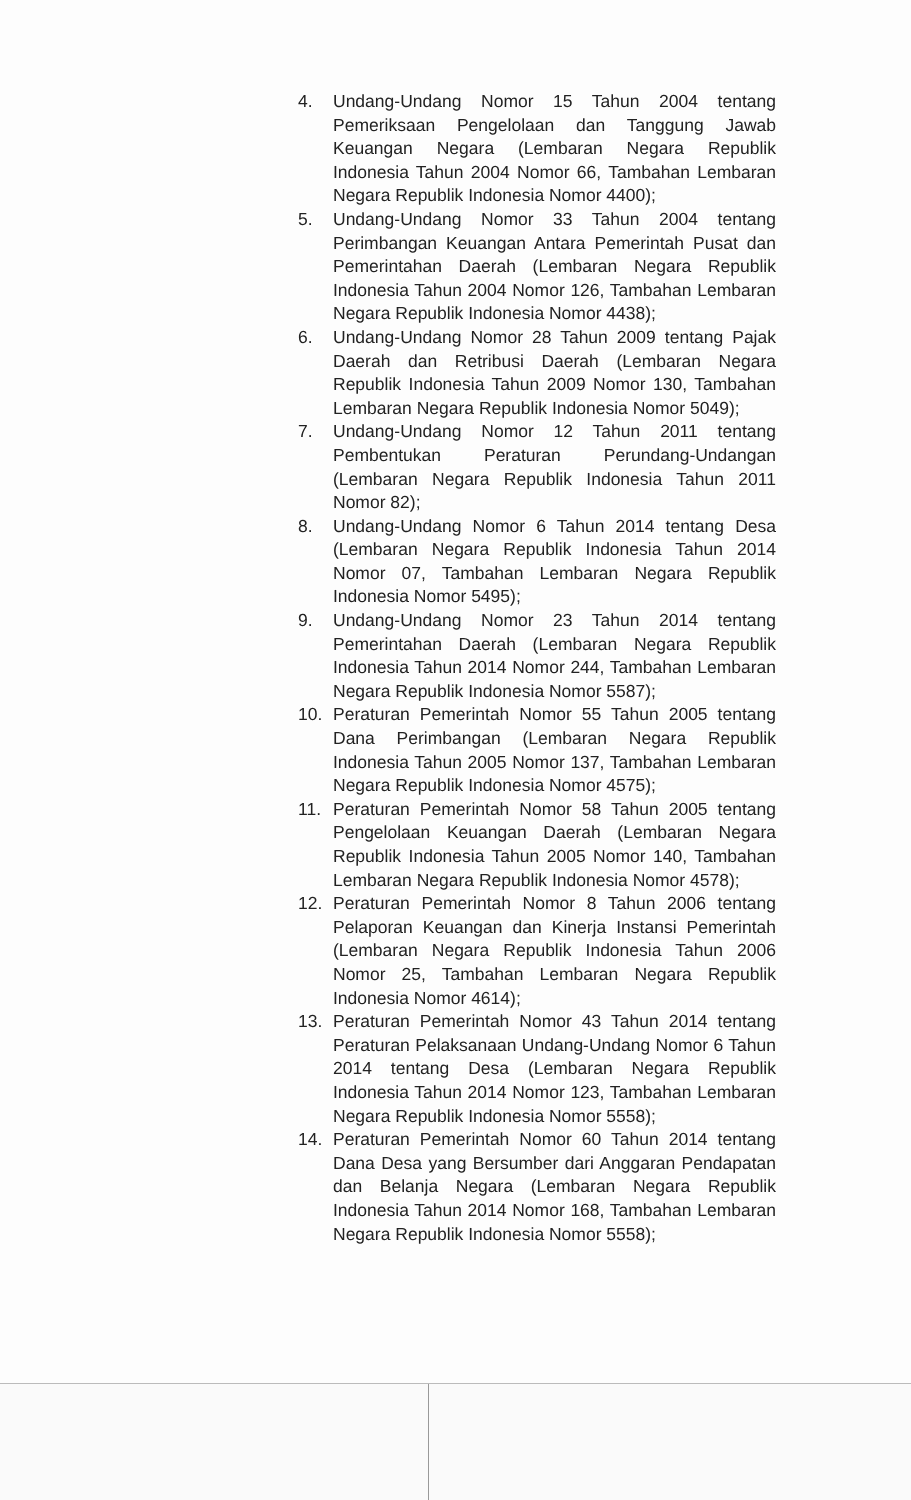4. Undang-Undang Nomor 15 Tahun 2004 tentang Pemeriksaan Pengelolaan dan Tanggung Jawab Keuangan Negara (Lembaran Negara Republik Indonesia Tahun 2004 Nomor 66, Tambahan Lembaran Negara Republik Indonesia Nomor 4400);
5. Undang-Undang Nomor 33 Tahun 2004 tentang Perimbangan Keuangan Antara Pemerintah Pusat dan Pemerintahan Daerah (Lembaran Negara Republik Indonesia Tahun 2004 Nomor 126, Tambahan Lembaran Negara Republik Indonesia Nomor 4438);
6. Undang-Undang Nomor 28 Tahun 2009 tentang Pajak Daerah dan Retribusi Daerah (Lembaran Negara Republik Indonesia Tahun 2009 Nomor 130, Tambahan Lembaran Negara Republik Indonesia Nomor 5049);
7. Undang-Undang Nomor 12 Tahun 2011 tentang Pembentukan Peraturan Perundang-Undangan (Lembaran Negara Republik Indonesia Tahun 2011 Nomor 82);
8. Undang-Undang Nomor 6 Tahun 2014 tentang Desa (Lembaran Negara Republik Indonesia Tahun 2014 Nomor 07, Tambahan Lembaran Negara Republik Indonesia Nomor 5495);
9. Undang-Undang Nomor 23 Tahun 2014 tentang Pemerintahan Daerah (Lembaran Negara Republik Indonesia Tahun 2014 Nomor 244, Tambahan Lembaran Negara Republik Indonesia Nomor 5587);
10. Peraturan Pemerintah Nomor 55 Tahun 2005 tentang Dana Perimbangan (Lembaran Negara Republik Indonesia Tahun 2005 Nomor 137, Tambahan Lembaran Negara Republik Indonesia Nomor 4575);
11. Peraturan Pemerintah Nomor 58 Tahun 2005 tentang Pengelolaan Keuangan Daerah (Lembaran Negara Republik Indonesia Tahun 2005 Nomor 140, Tambahan Lembaran Negara Republik Indonesia Nomor 4578);
12. Peraturan Pemerintah Nomor 8 Tahun 2006 tentang Pelaporan Keuangan dan Kinerja Instansi Pemerintah (Lembaran Negara Republik Indonesia Tahun 2006 Nomor 25, Tambahan Lembaran Negara Republik Indonesia Nomor 4614);
13. Peraturan Pemerintah Nomor 43 Tahun 2014 tentang Peraturan Pelaksanaan Undang-Undang Nomor 6 Tahun 2014 tentang Desa (Lembaran Negara Republik Indonesia Tahun 2014 Nomor 123, Tambahan Lembaran Negara Republik Indonesia Nomor 5558);
14. Peraturan Pemerintah Nomor 60 Tahun 2014 tentang Dana Desa yang Bersumber dari Anggaran Pendapatan dan Belanja Negara (Lembaran Negara Republik Indonesia Tahun 2014 Nomor 168, Tambahan Lembaran Negara Republik Indonesia Nomor 5558);